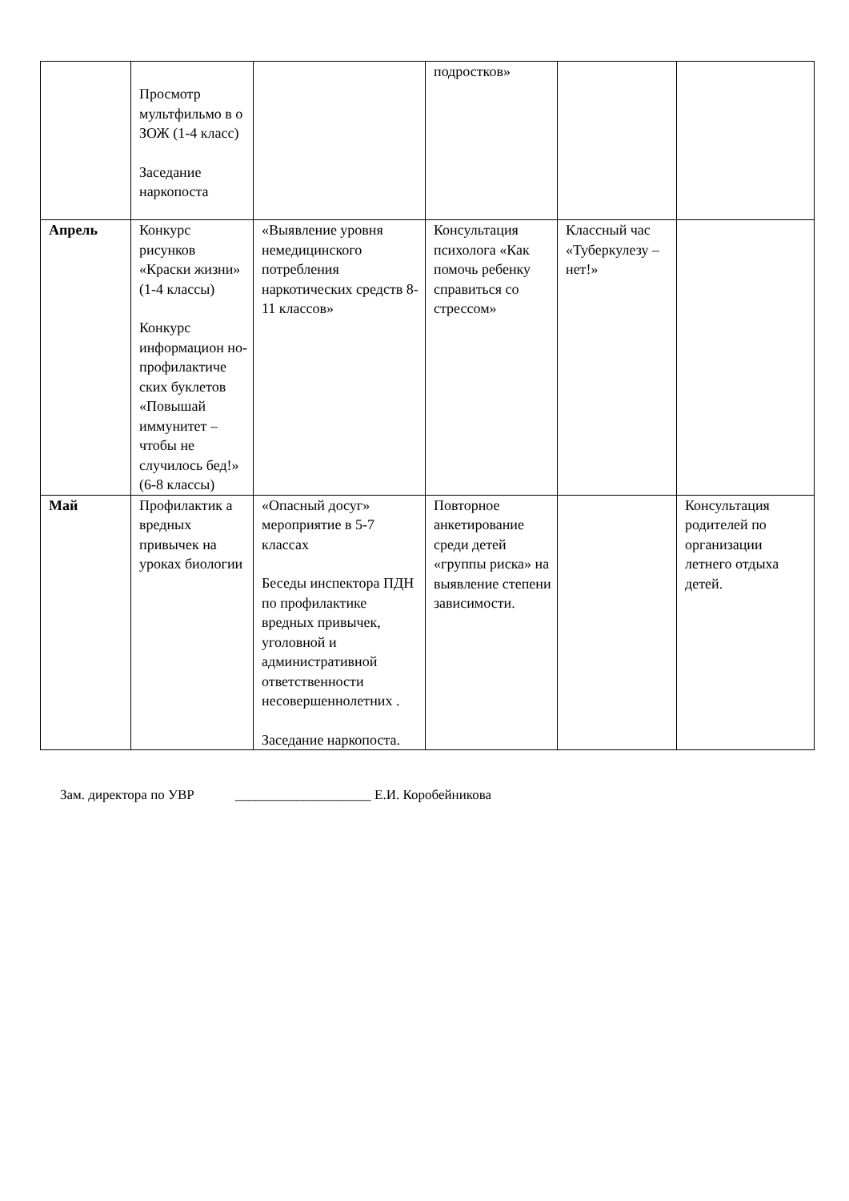| | Просмотр мультфильмо в о ЗОЖ (1-4 класс) Заседание наркопоста | | подростков» | | |
| Апрель | Конкурс рисунков «Краски жизни» (1-4 классы) Конкурс информацион но-профилактиче ских буклетов «Повышай иммунитет – чтобы не случилось бед!» (6-8 классы) | «Выявление уровня немедицинского потребления наркотических средств 8-11 классов» | Консультация психолога «Как помочь ребенку справиться со стрессом» | Классный час «Туберкулезу –нет!» | |
| Май | Профилактик а вредных привычек на уроках биологии | «Опасный досуг» мероприятие в 5-7 классах Беседы инспектора ПДН по профилактике вредных привычек, уголовной и административной ответственности несовершеннолетних . Заседание наркопоста. | Повторное анкетирование среди детей «группы риска» на выявление степени зависимости. | | Консультация родителей по организации летнего отдыха детей. |
Зам. директора по УВР ____________________ Е.И. Коробейникова